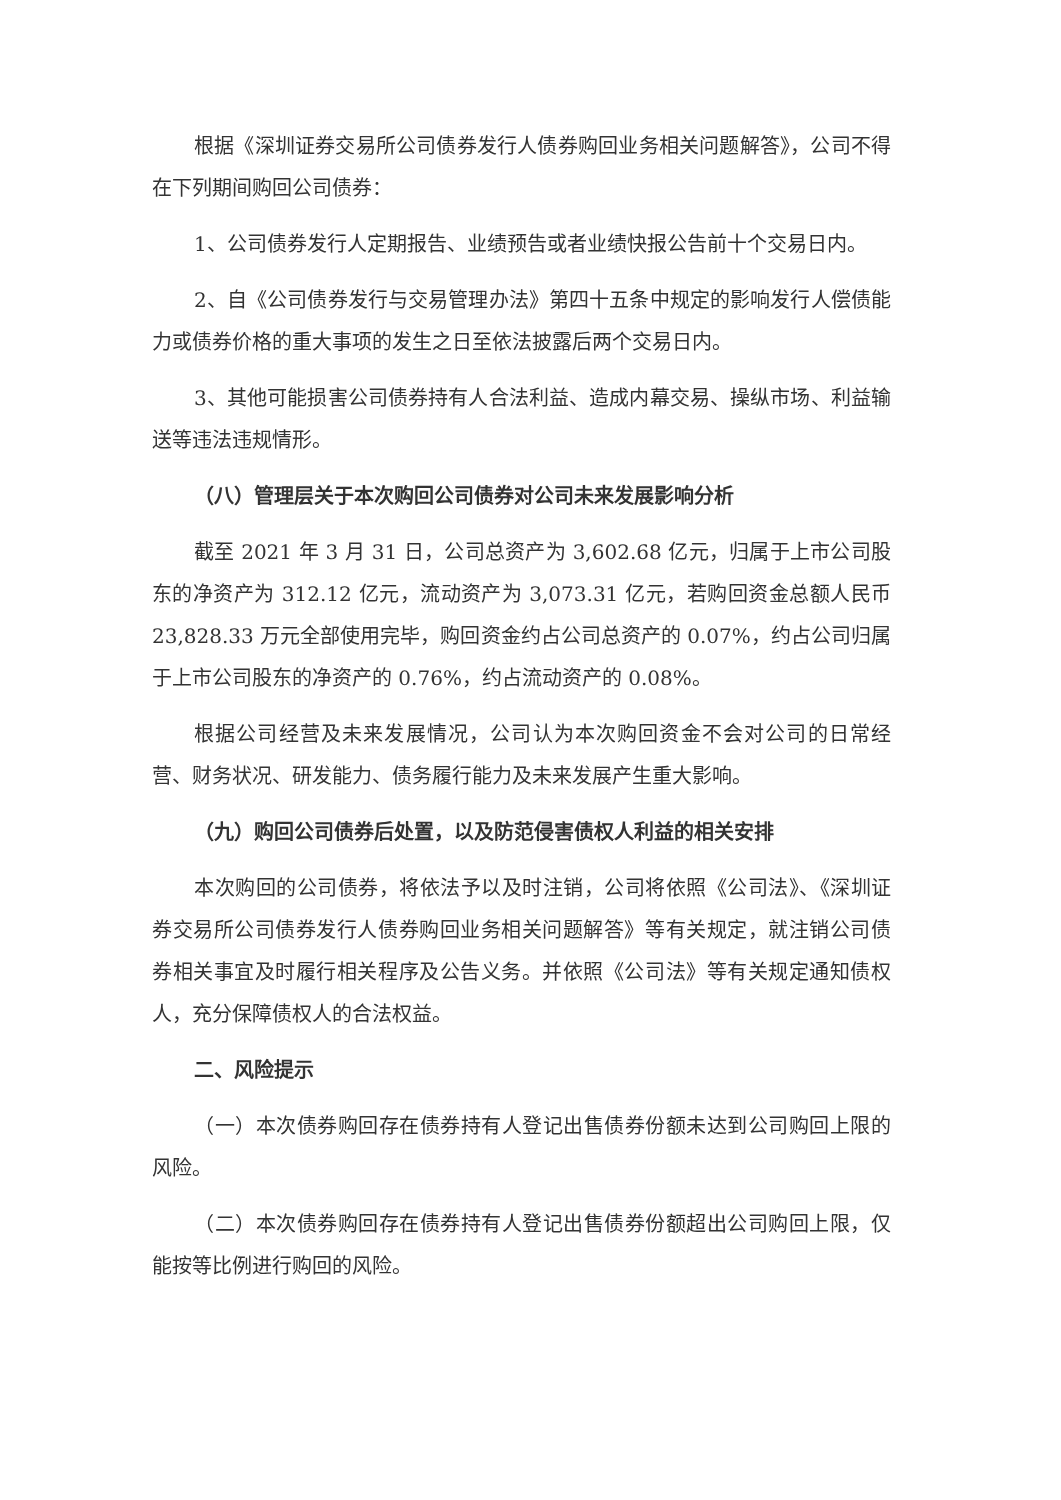根据《深圳证券交易所公司债券发行人债券购回业务相关问题解答》，公司不得在下列期间购回公司债券：
1、公司债券发行人定期报告、业绩预告或者业绩快报公告前十个交易日内。
2、自《公司债券发行与交易管理办法》第四十五条中规定的影响发行人偿债能力或债券价格的重大事项的发生之日至依法披露后两个交易日内。
3、其他可能损害公司债券持有人合法利益、造成内幕交易、操纵市场、利益输送等违法违规情形。
（八）管理层关于本次购回公司债券对公司未来发展影响分析
截至 2021 年 3 月 31 日，公司总资产为 3,602.68 亿元，归属于上市公司股东的净资产为 312.12 亿元，流动资产为 3,073.31 亿元，若购回资金总额人民币 23,828.33 万元全部使用完毕，购回资金约占公司总资产的 0.07%，约占公司归属于上市公司股东的净资产的 0.76%，约占流动资产的 0.08%。
根据公司经营及未来发展情况，公司认为本次购回资金不会对公司的日常经营、财务状况、研发能力、债务履行能力及未来发展产生重大影响。
（九）购回公司债券后处置，以及防范侵害债权人利益的相关安排
本次购回的公司债券，将依法予以及时注销，公司将依照《公司法》、《深圳证券交易所公司债券发行人债券购回业务相关问题解答》等有关规定，就注销公司债券相关事宜及时履行相关程序及公告义务。并依照《公司法》等有关规定通知债权人，充分保障债权人的合法权益。
二、风险提示
（一）本次债券购回存在债券持有人登记出售债券份额未达到公司购回上限的风险。
（二）本次债券购回存在债券持有人登记出售债券份额超出公司购回上限，仅能按等比例进行购回的风险。